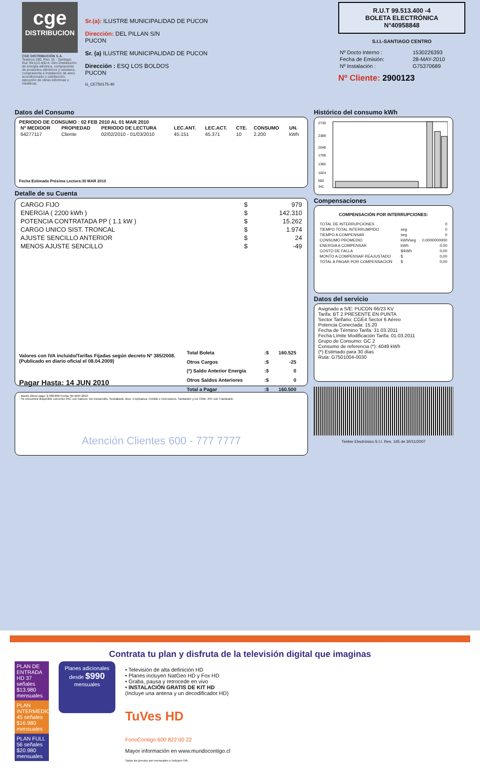cge
DISTRIBUCION
CGE DISTRIBUCIÓN S.A.
Teatinos 280, Piso 16 - Santiago. Rut: 99.513.400-4. Giro Distribución de energía eléctrica, compraventa de productos eléctricos y celulares, compraventa e instalación de aires acondicionado y calefacción, ejecución de obras eléctricas y metálicas.
Sr.(a): ILUSTRE MUNICIPALIDAD DE PUCON
Dirección: DEL PILLAN S/N
PUCON
Sr. (a) ILUSTRE MUNICIPALIDAD DE PUCON
Dirección : ESQ LOS BOLDOS
PUCON
G_CE750175-40
R.U.T 99.513.400 -4
BOLETA ELECTRÓNICA
N°40958848
S.I.I.-SANTIAGO CENTRO
| Nº Docto Interno : | 1530226393 |
| Fecha de Emisión: | 28-MAY-2010 |
| Nº Instalación : | G75370689 |
Nº Cliente: 2900123
Datos del Consumo
PERIODO DE CONSUMO : 02 FEB 2010 AL 01 MAR 2010
| Nº MEDIDOR | PROPIEDAD | PERIODO DE LECTURA | LEC.ANT. | LEC.ACT. | CTE. | CONSUMO | UN. |
| --- | --- | --- | --- | --- | --- | --- | --- |
| 64277117 | Cliente | 02/02/2010 - 01/03/2010 | 45.151 | 45.371 | 10 | 2.200 | kWh |
Fecha Estimada Próxima Lectura:30 MAR 2010
Detalle de su Cuenta
| CARGO FIJO | $ | 979 |
| ENERGIA ( 2200 kWh ) | $ | 142.310 |
| POTENCIA CONTRATADA PP ( 1.1 kW ) | $ | 15.262 |
| CARGO UNICO SIST. TRONCAL | $ | 1.974 |
| AJUSTE SENCILLO ANTERIOR | $ | 24 |
| MENOS AJUSTE SENCILLO | $ | -49 |
Valores con IVA incluido/Tarifas Fijadas según decreto Nº 385/2008. (Publicado en diario oficial el 08.04.2009)
Pagar Hasta: 14 JUN 2010
| Total Boleta | :$ | 160.525 |
| Otros Cargos | :$ | -25 |
| (*) Saldo Anterior Energía | :$ | 0 |
| Otros Saldos Anteriores | :$ | 0 |
| Total a Pagar | :$ | 160.500 |
- Monto último pago: $ 368.800 Fecha: 05-MAY-2010
- Se encuentra disponible convenio PAC con bancos: Del Desarrollo, Scotiabank, Bice, Corpbanca, Crédito e Inversiones, Santander y De Chile. PAT con Transbank.
Atención Clientes 600 - 777 7777
Histórico del consumo kWh
2730
2389
2048
1706
1365
1024
683
341
Compensaciones
COMPENSACIÓN POR INTERRUPCIONES:
| TOTAL DE INTERRUPCIONES | | 0 |
| TIEMPO TOTAL INTERRUMPIDO | seg | 0 |
| TIEMPO A COMPENSAR | seg | 0 |
| CONSUMO PROMEDIO | kWh/seg | 0,0000000000 |
| ENERGIA A COMPENSAR | kWh | 0,00 |
| COSTO DE FALLA | $/kWh | 0,00 |
| MONTO A COMPENSAR REAJUSTADO | $ | 0,00 |
| TOTAL A PAGAR POR COMPENSACION | $ | 0,00 |
Datos del servicio
Asignado a S/E: PUCON 66/23 KV
Tarifa: BT 2 PRESENTE EN PUNTA
Sector Tarifario: CGE4 Sector 6 Aéreo
Potencia Conectada: 15.20
Fecha de Término Tarifa: 31.03.2011
Fecha Límite Modificación Tarifa: 01.03.2011
Grupo de Consumo: GC 2
Consumo de referencia (*): 4049 kWh
(*) Estimado para 30 días
Ruta: G7501004-0030
Timbre Electrónico S.I.I. Res. 145 de 30/11/2007
Contrata tu plan y disfruta de la televisión digital que imaginas
PLAN DE ENTRADA HD 37 señales $13.980 mensuales
PLAN INTERMEDIO 45 señales $16.980 mensuales
PLAN FULL 56 señales $20.980 mensuales
Planes adicionales desde $990 mensuales
• Televisión de alta definición HD
• Planes incluyen NatGeo HD y Fox HD
• Graba, pausa y retrocede en vivo
• INSTALACIÓN GRATIS DE KIT HD
(Incluye una antena y un decodificador HD)
TuVes HD
FonoContigo 600 822 00 22
Mayor información en www.mundocontigo.cl
Todos los precios son mensuales e incluyen IVA.